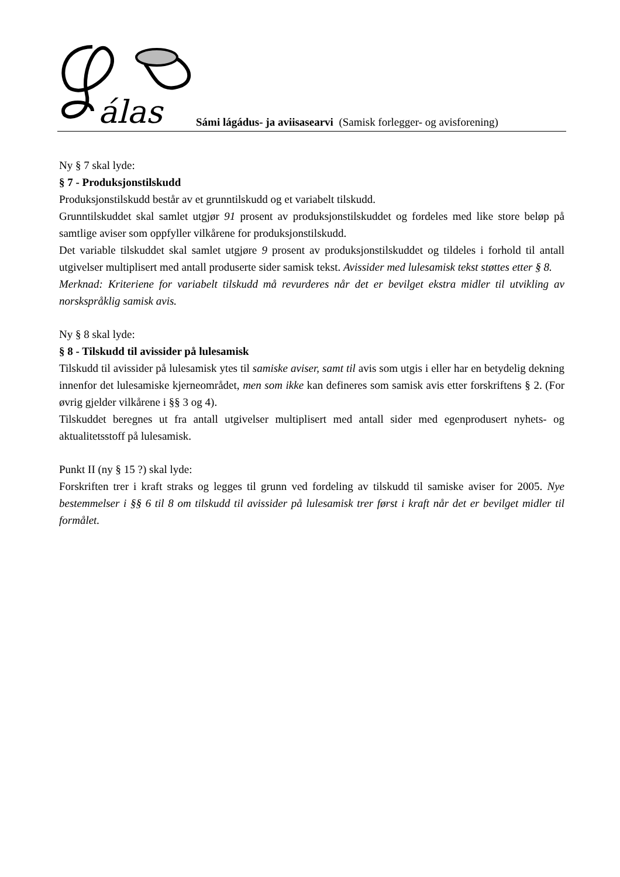álas
Sámi lágádus- ja aviisasearvi (Samisk forlegger- og avisforening)
Ny § 7 skal lyde:
§ 7 - Produksjonstilskudd
Produksjonstilskudd består av et grunntilskudd og et variabelt tilskudd.
Grunntilskuddet skal samlet utgjør 91 prosent av produksjonstilskuddet og fordeles med like store beløp på samtlige aviser som oppfyller vilkårene for produksjonstilskudd.
Det variable tilskuddet skal samlet utgjøre 9 prosent av produksjonstilskuddet og tildeles i forhold til antall utgivelser multiplisert med antall produserte sider samisk tekst. Avissider med lulesamisk tekst støttes etter § 8.
Merknad: Kriteriene for variabelt tilskudd må revurderes når det er bevilget ekstra midler til utvikling av norskspråklig samisk avis.
Ny § 8 skal lyde:
§ 8 - Tilskudd til avissider på lulesamisk
Tilskudd til avissider på lulesamisk ytes til samiske aviser, samt til avis som utgis i eller har en betydelig dekning innenfor det lulesamiske kjerneområdet, men som ikke kan defineres som samisk avis etter forskriftens § 2. (For øvrig gjelder vilkårene i §§ 3 og 4).
Tilskuddet beregnes ut fra antall utgivelser multiplisert med antall sider med egenprodusert nyhets- og aktualitetsstoff på lulesamisk.
Punkt II (ny § 15 ?) skal lyde:
Forskriften trer i kraft straks og legges til grunn ved fordeling av tilskudd til samiske aviser for 2005. Nye bestemmelser i §§ 6 til 8 om tilskudd til avissider på lulesamisk trer først i kraft når det er bevilget midler til formålet.